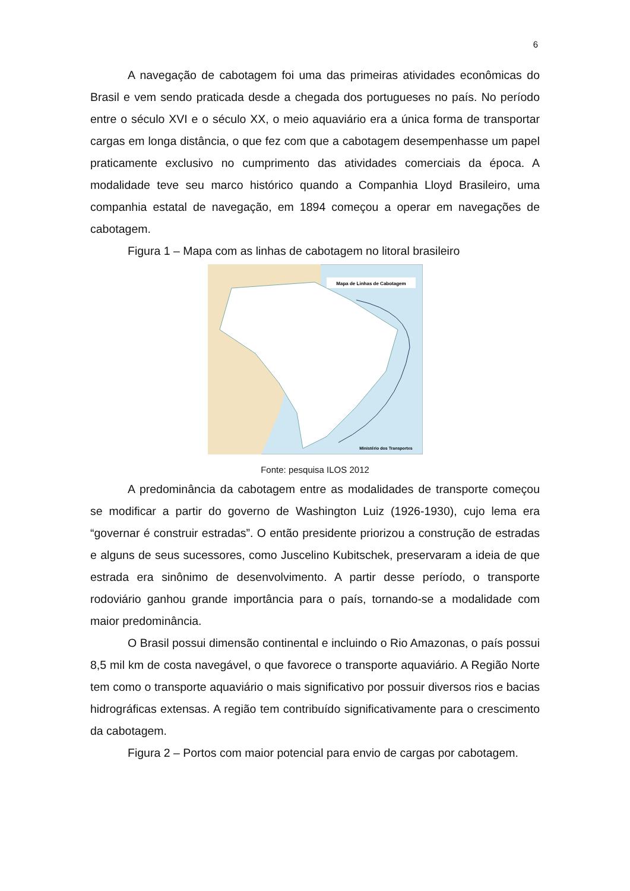6
A navegação de cabotagem foi uma das primeiras atividades econômicas do Brasil e vem sendo praticada desde a chegada dos portugueses no país. No período entre o século XVI e o século XX, o meio aquaviário era a única forma de transportar cargas em longa distância, o que fez com que a cabotagem desempenhasse um papel praticamente exclusivo no cumprimento das atividades comerciais da época. A modalidade teve seu marco histórico quando a Companhia Lloyd Brasileiro, uma companhia estatal de navegação, em 1894 começou a operar em navegações de cabotagem.
Figura 1 – Mapa com as linhas de cabotagem no litoral brasileiro
Mapa de Linhas de Cabotagem
Ministério dos Transportes
Fonte: pesquisa ILOS 2012
A predominância da cabotagem entre as modalidades de transporte começou se modificar a partir do governo de Washington Luiz (1926-1930), cujo lema era “governar é construir estradas”. O então presidente priorizou a construção de estradas e alguns de seus sucessores, como Juscelino Kubitschek, preservaram a ideia de que estrada era sinônimo de desenvolvimento. A partir desse período, o transporte rodoviário ganhou grande importância para o país, tornando-se a modalidade com maior predominância.
O Brasil possui dimensão continental e incluindo o Rio Amazonas, o país possui 8,5 mil km de costa navegável, o que favorece o transporte aquaviário. A Região Norte tem como o transporte aquaviário o mais significativo por possuir diversos rios e bacias hidrográficas extensas. A região tem contribuído significativamente para o crescimento da cabotagem.
Figura 2 – Portos com maior potencial para envio de cargas por cabotagem.